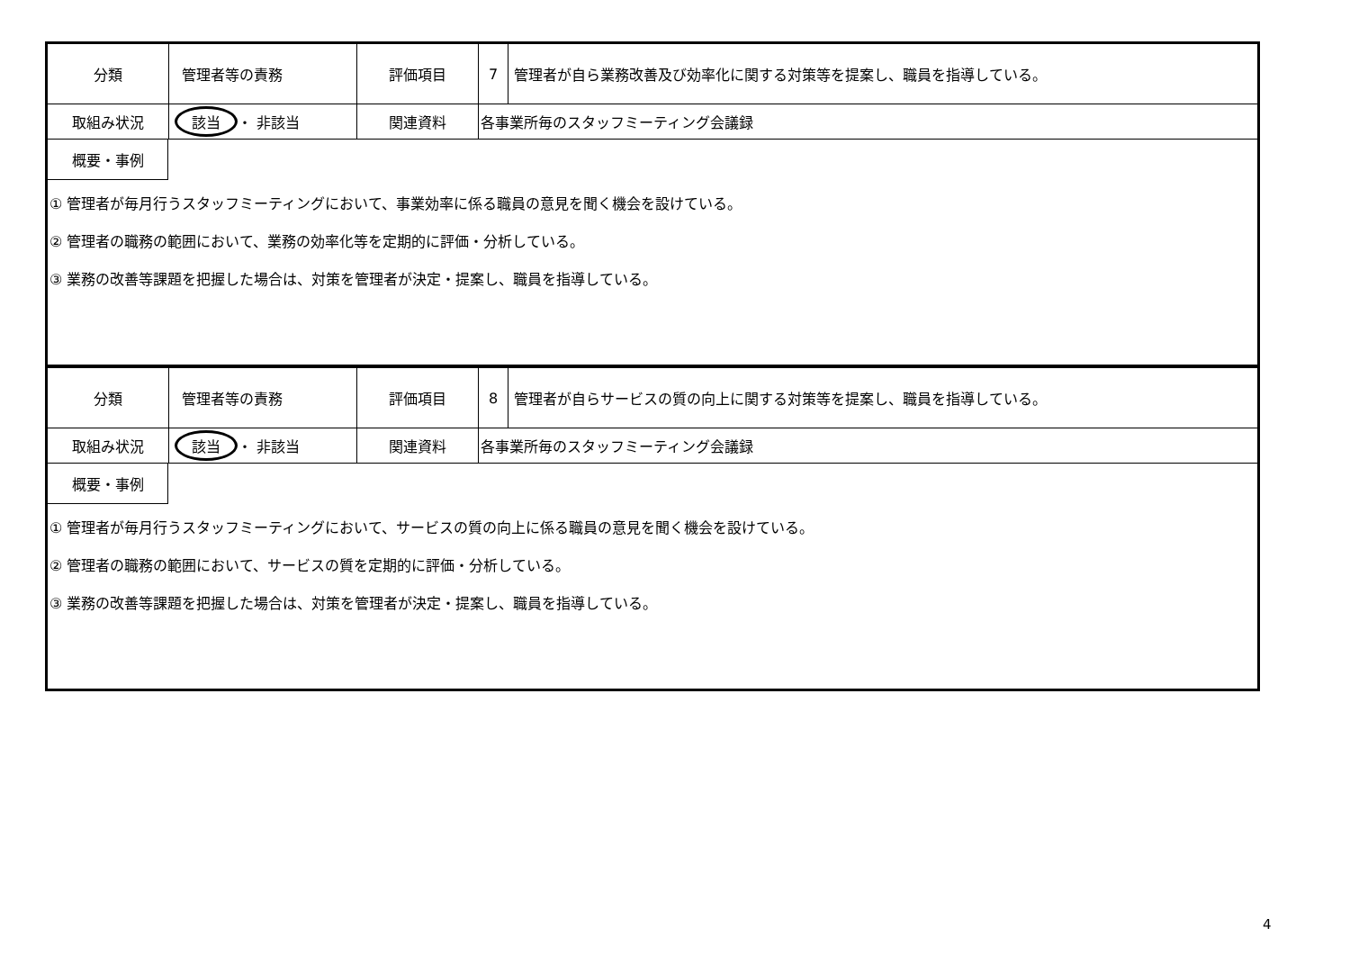| 分類 | 管理者等の責務 | 評価項目 | 7 | 管理者が自ら業務改善及び効率化に関する対策等を提案し、職員を指導している。 |
| 取組み状況 | 該当 ・ 非該当 | 関連資料 | 各事業所毎のスタッフミーティング会議録 | |
| 概要・事例 ① 管理者が毎月行うスタッフミーティングにおいて、事業効率に係る職員の意見を聞く機会を設けている。 ② 管理者の職務の範囲において、業務の効率化等を定期的に評価・分析している。 ③ 業務の改善等課題を把握した場合は、対策を管理者が決定・提案し、職員を指導している。 | | | | |
| 分類 | 管理者等の責務 | 評価項目 | 8 | 管理者が自らサービスの質の向上に関する対策等を提案し、職員を指導している。 |
| 取組み状況 | 該当 ・ 非該当 | 関連資料 | 各事業所毎のスタッフミーティング会議録 | |
| 概要・事例 ① 管理者が毎月行うスタッフミーティングにおいて、サービスの質の向上に係る職員の意見を聞く機会を設けている。 ② 管理者の職務の範囲において、サービスの質を定期的に評価・分析している。 ③ 業務の改善等課題を把握した場合は、対策を管理者が決定・提案し、職員を指導している。 | | | | |
4